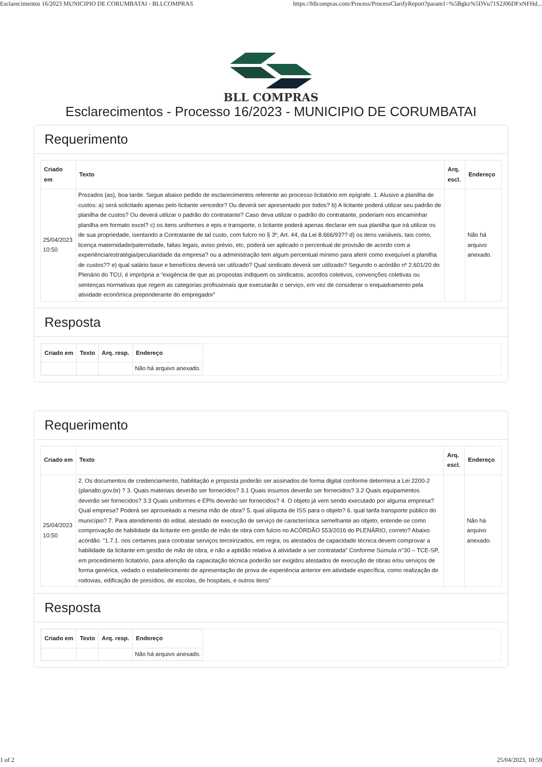Esclarecimentos 16/2023 MUNICIPIO DE CORUMBATAI - BLLCOMPRAS https://bllcompras.com/Process/ProcessClarifyReport?param1=%5Bgkz%5DVu71S2J06DFxNFHd...
BLL COMPRAS
Esclarecimentos - Processo 16/2023 - MUNICIPIO DE CORUMBATAI
Requerimento
| Criado em | Texto | Arq. escl. | Endereço |
| --- | --- | --- | --- |
| 25/04/2023 10:50 | Prezados (as), boa tarde. Segue abaixo pedido de esclarecimentos referente ao processo licitatório em epígrafe. 1. Alusivo a planilha de custos: a) será solicitado apenas pelo licitante vencedor? Ou deverá ser apresentado por todos? b) A licitante poderá utilizar seu padrão de planilha de custos? Ou deverá utilizar o padrão do contratante? Caso deva utilizar o padrão do contratante, poderiam nos encaminhar planilha em formato excel? c) os itens uniformes e epis e transporte, o licitante poderá apenas declarar em sua planilha que irá utilizar os de sua propriedade, isentando a Contratante de tal custo, com fulcro no § 3º, Art. 44, da Lei 8.666/93?? d) os itens variáveis, tais como, licença maternidade/paternidade, faltas legais, aviso prévio, etc, poderá ser aplicado o percentual de provisão de acordo com a experiência/estratégia/peculiaridade da empresa? ou a administração tem algum percentual mínimo para aferir como exequível a planilha de custos?? e) qual salário base e benefícios deverá ser utilizado? Qual sindicato deverá ser utilizado? Segundo o acórdão nº 2.601/20 do Plenário do TCU, é imprópria a “exigência de que as propostas indiquem os sindicatos, acordos coletivos, convenções coletivas ou sentenças normativas que regem as categorias profissionais que executarão o serviço, em vez de considerar o enquadramento pela atividade econômica preponderante do empregador” | | Não há arquivo anexado. |
Resposta
| Criado em | Texto | Arq. resp. | Endereço |
| --- | --- | --- | --- |
| | | | Não há arquivo anexado. |
Requerimento
| Criado em | Texto | Arq. escl. | Endereço |
| --- | --- | --- | --- |
| 25/04/2023 10:50 | 2. Os documentos de credenciamento, habilitação e proposta poderão ser assinados de forma digital conforme determina a Lei 2200-2 (planalto.gov.br) ? 3. Quais materiais deverão ser fornecidos? 3.1 Quais insumos deverão ser fornecidos? 3.2 Quais equipamentos deverão ser fornecidos? 3.3 Quais uniformes e EPIs deverão ser fornecidos? 4. O objeto já vem sendo executado por alguma empresa? Qual empresa? Poderá ser aproveitado a mesma mão de obra? 5. qual alíquota de ISS para o objeto? 6. qual tarifa transporte público do município? 7. Para atendimento do edital, atestado de execução de serviço de característica semelhante ao objeto, entende-se como comprovação de habilidade da licitante em gestão de mão de obra com fulcro no ACÓRDÃO 553/2016 do PLENÁRIO, correto? Abaixo acórdão. “1.7.1. nos certames para contratar serviços terceirizados, em regra, os atestados de capacidade técnica devem comprovar a habilidade da licitante em gestão de mão de obra, e não a aptidão relativa à atividade a ser contratada” Conforme Súmula n°30 – TCE-SP, em procedimento licitatório, para aferição da capacitação técnica poderão ser exigidos atestados de execução de obras e/ou serviços de forma genérica, vedado o estabelecimento de apresentação de prova de experiência anterior em atividade específica, como realização de rodovias, edificação de presídios, de escolas, de hospitais, e outros itens” | | Não há arquivo anexado. |
Resposta
| Criado em | Texto | Arq. resp. | Endereço |
| --- | --- | --- | --- |
| | | | Não há arquivo anexado. |
1 of 2 25/04/2023, 10:59